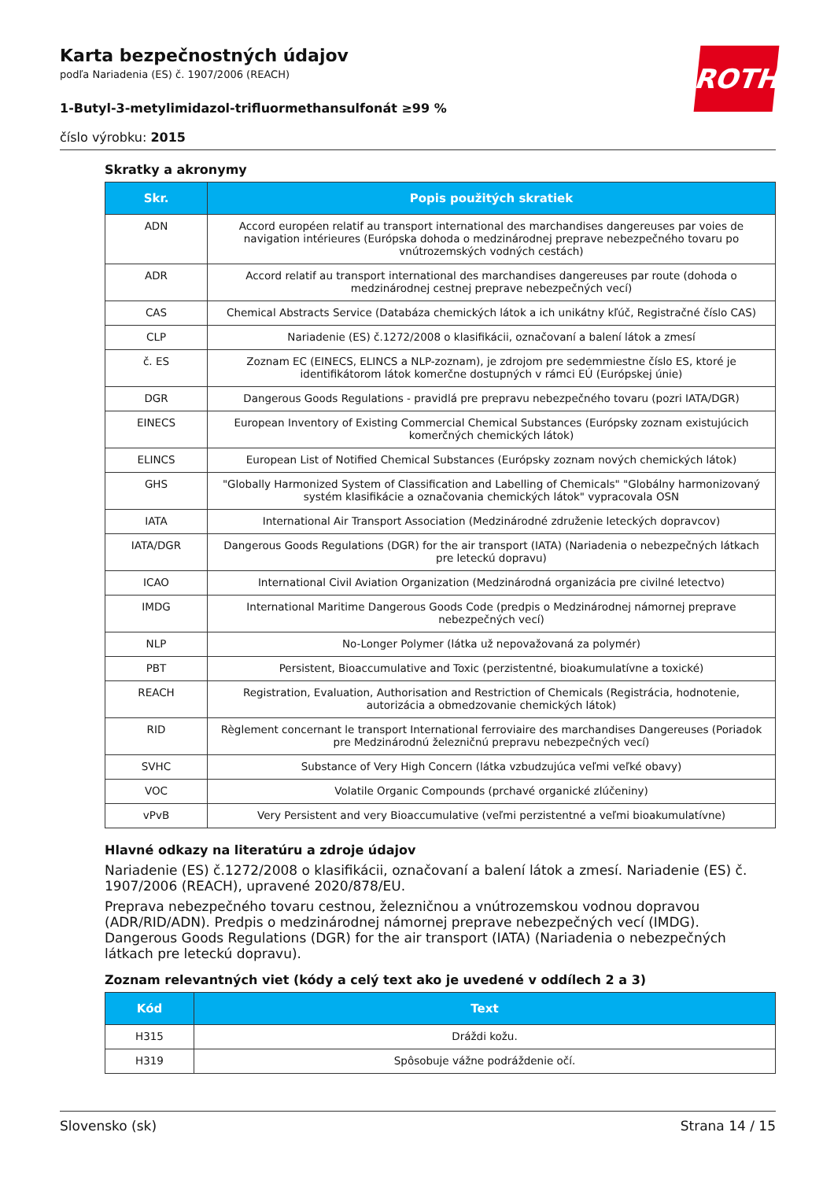ROTH
Karta bezpečnostných údajov
podľa Nariadenia (ES) č. 1907/2006 (REACH)
1-Butyl-3-metylimidazol-trifluormethansulfonát ≥99 %
číslo výrobku: 2015
Skratky a akronymy
| Skr. | Popis použitých skratiek |
| --- | --- |
| ADN | Accord européen relatif au transport international des marchandises dangereuses par voies de navigation intérieures (Európska dohoda o medzinárodnej preprave nebezpečného tovaru po vnútrozemských vodných cestách) |
| ADR | Accord relatif au transport international des marchandises dangereuses par route (dohoda o medzinárodnej cestnej preprave nebezpečných vecí) |
| CAS | Chemical Abstracts Service (Databáza chemických látok a ich unikátny kľúč, Registračné číslo CAS) |
| CLP | Nariadenie (ES) č.1272/2008 o klasifikácii, označovaní a balení látok a zmesí |
| č. ES | Zoznam EC (EINECS, ELINCS a NLP-zoznam), je zdrojom pre sedemmiestne číslo ES, ktoré je identifikátorom látok komerčne dostupných v rámci EÚ (Európskej únie) |
| DGR | Dangerous Goods Regulations - pravidlá pre prepravu nebezpečného tovaru (pozri IATA/DGR) |
| EINECS | European Inventory of Existing Commercial Chemical Substances (Európsky zoznam existujúcich komerčných chemických látok) |
| ELINCS | European List of Notified Chemical Substances (Európsky zoznam nových chemických látok) |
| GHS | "Globally Harmonized System of Classification and Labelling of Chemicals" "Globálny harmonizovaný systém klasifikácie a označovania chemických látok" vypracovala OSN |
| IATA | International Air Transport Association (Medzinárodné združenie leteckých dopravcov) |
| IATA/DGR | Dangerous Goods Regulations (DGR) for the air transport (IATA) (Nariadenia o nebezpečných látkach pre leteckú dopravu) |
| ICAO | International Civil Aviation Organization (Medzinárodná organizácia pre civilné letectvo) |
| IMDG | International Maritime Dangerous Goods Code (predpis o Medzinárodnej námornej preprave nebezpečných vecí) |
| NLP | No-Longer Polymer (látka už nepovažovaná za polymér) |
| PBT | Persistent, Bioaccumulative and Toxic (perzistentné, bioakumulatívne a toxické) |
| REACH | Registration, Evaluation, Authorisation and Restriction of Chemicals (Registrácia, hodnotenie, autorizácia a obmedzovanie chemických látok) |
| RID | Règlement concernant le transport International ferroviaire des marchandises Dangereuses (Poriadok pre Medzinárodnú železničnú prepravu nebezpečných vecí) |
| SVHC | Substance of Very High Concern (látka vzbudzujúca veľmi veľké obavy) |
| VOC | Volatile Organic Compounds (prchavé organické zlúčeniny) |
| vPvB | Very Persistent and very Bioaccumulative (veľmi perzistentné a veľmi bioakumulatívne) |
Hlavné odkazy na literatúru a zdroje údajov
Nariadenie (ES) č.1272/2008 o klasifikácii, označovaní a balení látok a zmesí. Nariadenie (ES) č. 1907/2006 (REACH), upravené 2020/878/EU.
Preprava nebezpečného tovaru cestnou, železničnou a vnútrozemskou vodnou dopravou (ADR/RID/ADN). Predpis o medzinárodnej námornej preprave nebezpečných vecí (IMDG). Dangerous Goods Regulations (DGR) for the air transport (IATA) (Nariadenia o nebezpečných látkach pre leteckú dopravu).
Zoznam relevantných viet (kódy a celý text ako je uvedené v oddílech 2 a 3)
| Kód | Text |
| --- | --- |
| H315 | Dráždi kožu. |
| H319 | Spôsobuje vážne podráždenie očí. |
Slovensko (sk) Strana 14 / 15